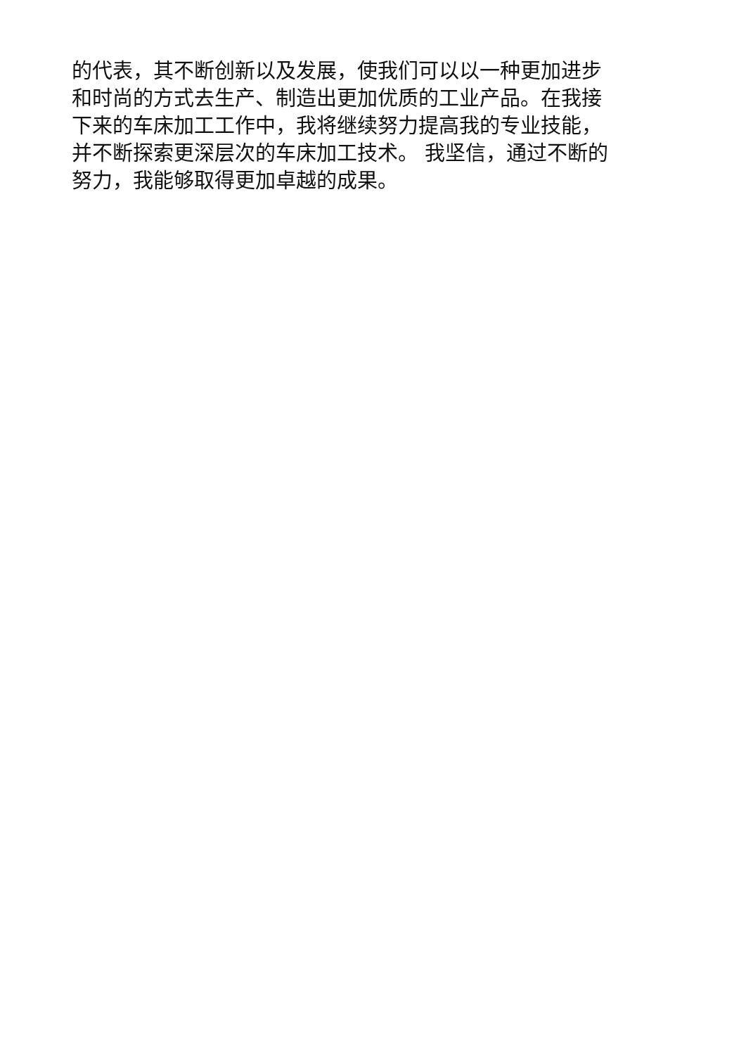的代表，其不断创新以及发展，使我们可以以一种更加进步
和时尚的方式去生产、制造出更加优质的工业产品。在我接
下来的车床加工工作中，我将继续努力提高我的专业技能，
并不断探索更深层次的车床加工技术。 我坚信，通过不断的
努力，我能够取得更加卓越的成果。